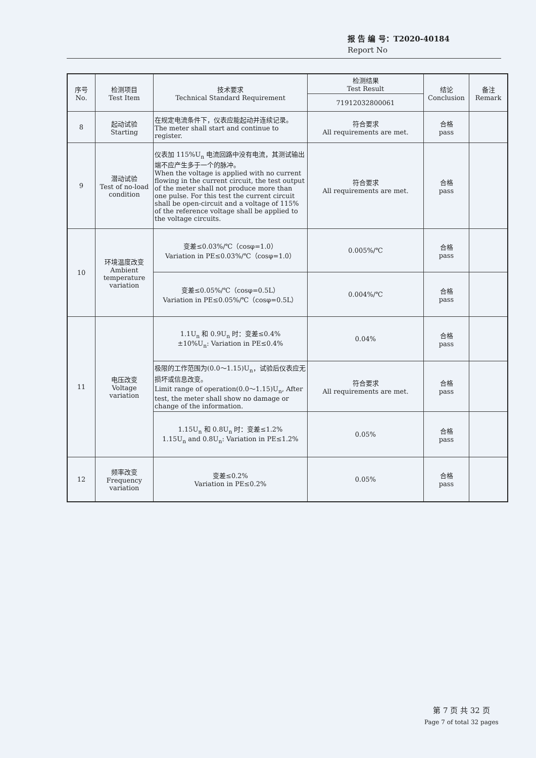报 告 编 号：T2020-40184
Report No
| 序号 No. | 检测项目 Test Item | 技术要求 Technical Standard Requirement | 检测结果 Test Result | 结论 Conclusion | 备注 Remark |
| --- | --- | --- | --- | --- | --- |
| | | | 71912032800061 | | |
| 8 | 起动试验 Starting | 在规定电流条件下，仪表应能起动并连续记录。 The meter shall start and continue to register. | 符合要求 All requirements are met. | 合格 pass | |
| 9 | 潜动试验 Test of no-load condition | 仪表加 115%U<sub>n</sub> 电流回路中没有电流，其测试输出端不应产生多于一个的脉冲。 When the voltage is applied with no current flowing in the current circuit, the test output of the meter shall not produce more than one pulse. For this test the current circuit shall be open-circuit and a voltage of 115% of the reference voltage shall be applied to the voltage circuits. | 符合要求 All requirements are met. | 合格 pass | |
| 10 | 环境温度改变 Ambient temperature variation | 变差≤0.03%/℃（cosφ=1.0） Variation in PE≤0.03%/℃（cosφ=1.0） | 0.005%/℃ | 合格 pass | |
| | | 变差≤0.05%/℃（cosφ=0.5L） Variation in PE≤0.05%/℃（cosφ=0.5L） | 0.004%/℃ | 合格 pass | |
| 11 | 电压改变 Voltage variation | 1.1U<sub>n</sub> 和 0.9U<sub>n</sub> 时：变差≤0.4% ±10%U<sub>n</sub>: Variation in PE≤0.4% | 0.04% | 合格 pass | |
| | | 极限的工作范围为(0.0～1.15)U<sub>n</sub>，试验后仪表应无损坏或信息改变。 Limit range of operation(0.0～1.15)U<sub>n</sub>, After test, the meter shall show no damage or change of the information. | 符合要求 All requirements are met. | 合格 pass | |
| | | 1.15U<sub>n</sub> 和 0.8U<sub>n</sub> 时：变差≤1.2% 1.15U<sub>n</sub> and 0.8U<sub>n</sub>: Variation in PE≤1.2% | 0.05% | 合格 pass | |
| 12 | 频率改变 Frequency variation | 变差≤0.2% Variation in PE≤0.2% | 0.05% | 合格 pass | |
第 7 页 共 32 页
Page 7 of total 32 pages